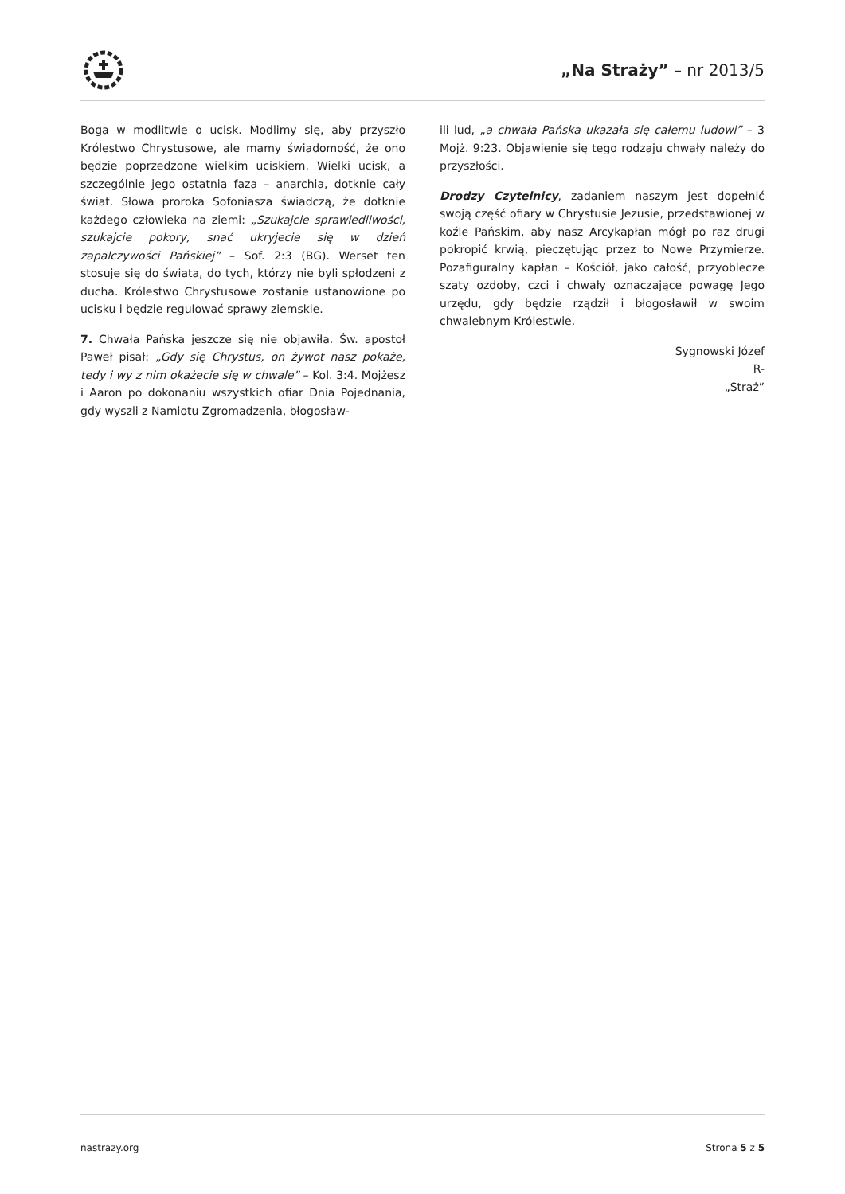„Na Straży” – nr 2013/5
Boga w modlitwie o ucisk. Modlimy się, aby przyszło Królestwo Chrystusowe, ale mamy świadomość, że ono będzie poprzedzone wielkim uciskiem. Wielki ucisk, a szczególnie jego ostatnia faza – anarchia, dotknie cały świat. Słowa proroka Sofoniasza świadczą, że dotknie każdego człowieka na ziemi: „Szukajcie sprawiedliwości, szukajcie pokory, snać ukryjecie się w dzień zapalczywości Pańskiej” – Sof. 2:3 (BG). Werset ten stosuje się do świata, do tych, którzy nie byli spłodzeni z ducha. Królestwo Chrystusowe zostanie ustanowione po ucisku i będzie regulować sprawy ziemskie.
7. Chwała Pańska jeszcze się nie objawiła. Św. apostoł Paweł pisał: „Gdy się Chrystus, on żywot nasz pokaże, tedy i wy z nim okażecie się w chwale” – Kol. 3:4. Mojżesz i Aaron po dokonaniu wszystkich ofiar Dnia Pojednania, gdy wyszli z Namiotu Zgromadzenia, błogosław-
ili lud, „a chwała Pańska ukazała się całemu ludowi” – 3 Mojż. 9:23. Objawienie się tego rodzaju chwały należy do przyszłości.
Drodzy Czytelnicy, zadaniem naszym jest dopełnić swoją część ofiary w Chrystusie Jezusie, przedstawionej w koźle Pańskim, aby nasz Arcykapłan mógł po raz drugi pokropić krwią, pieczętując przez to Nowe Przymierze. Pozafiguralny kapłan – Kościół, jako całość, przyoblecze szaty ozdoby, czci i chwały oznaczające powagę Jego urzędu, gdy będzie rządził i błogosławił w swoim chwalebnym Królestwie.
Sygnowski Józef
R-
„Straż”
nastrazy.org Strona 5 z 5